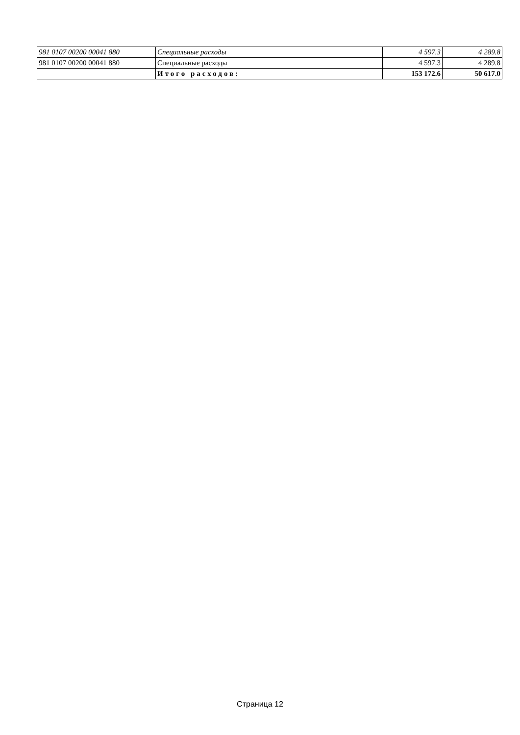| 981 0107 00200 00041 880 | Специальные расходы | 4 597.3 | 4 289.8 |
| 981 0107 00200 00041 880 | Специальные расходы | 4 597.3 | 4 289.8 |
| | Итого расходов: | 153 172.6 | 50 617.0 |
Страница 12